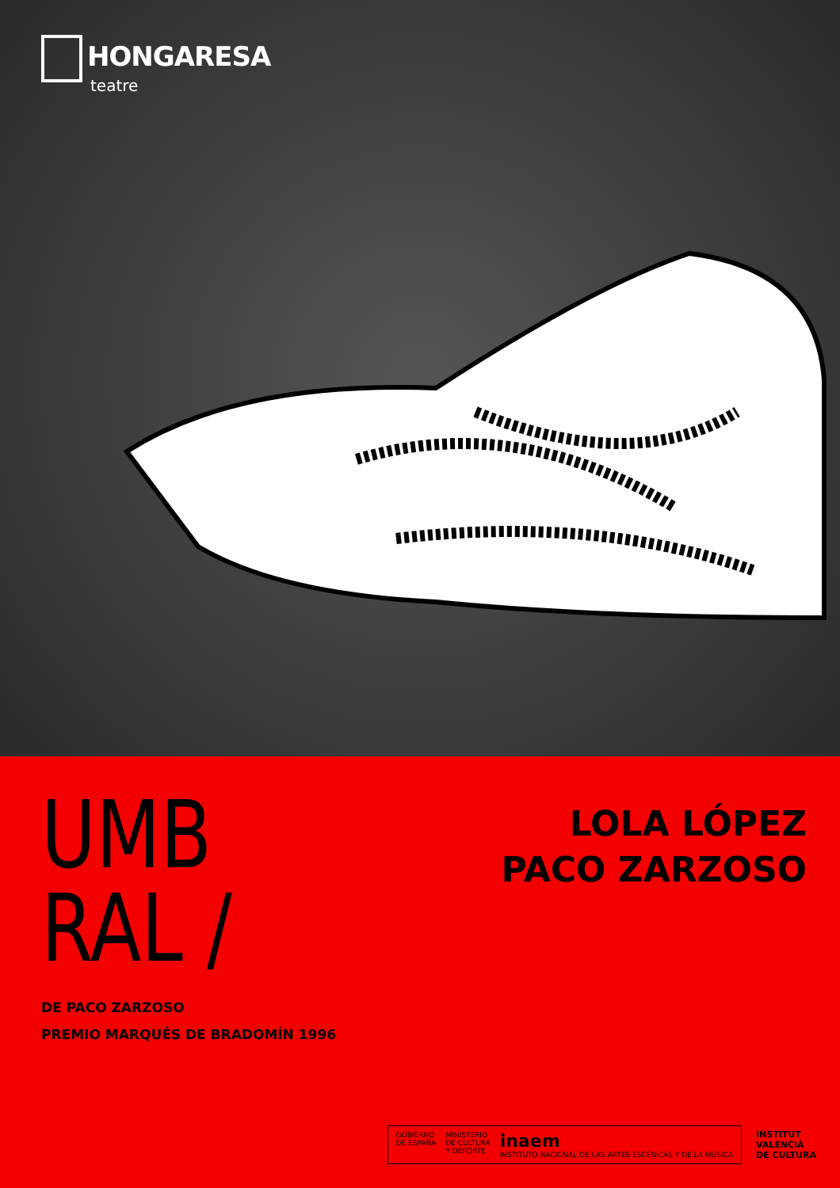HONGARESA
teatre
UMB
RAL /
DE PACO ZARZOSO
PREMIO MARQUÉS DE BRADOMÍN 1996
LOLA LÓPEZ
PACO ZARZOSO
GOBIERNO
DE ESPAÑA MINISTERIO
DE CULTURA
Y DEPORTE inaem
INSTITUTO NACIONAL DE LAS ARTES ESCÉNICAS Y DE LA MÚSICA
INSTITUT
VALENCIÀ
DE CULTURA